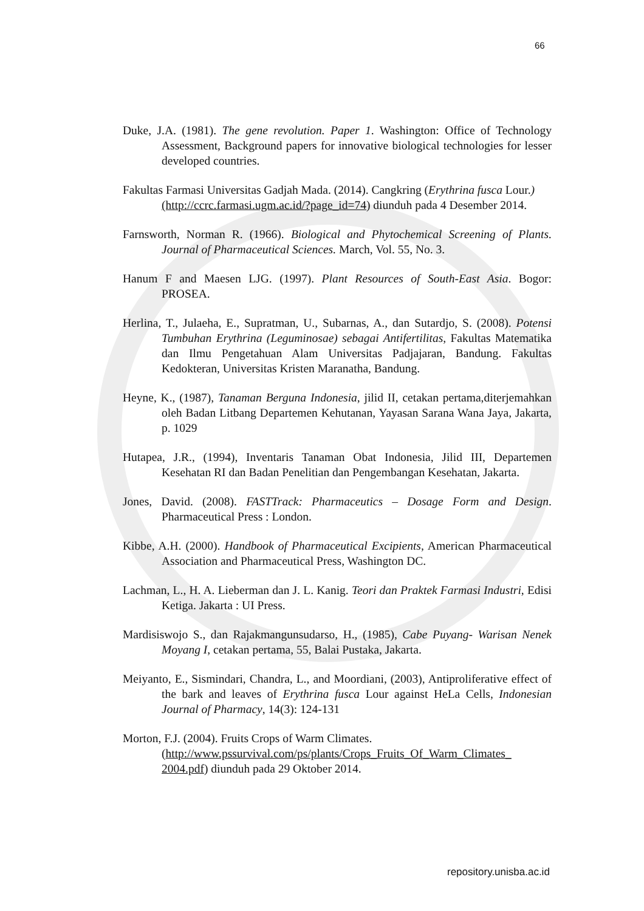66
Duke, J.A. (1981). The gene revolution. Paper 1. Washington: Office of Technology Assessment, Background papers for innovative biological technologies for lesser developed countries.
Fakultas Farmasi Universitas Gadjah Mada. (2014). Cangkring (Erythrina fusca Lour.)
(http://ccrc.farmasi.ugm.ac.id/?page_id=74) diunduh pada 4 Desember 2014.
Farnsworth, Norman R. (1966). Biological and Phytochemical Screening of Plants. Journal of Pharmaceutical Sciences. March, Vol. 55, No. 3.
Hanum F and Maesen LJG. (1997). Plant Resources of South-East Asia. Bogor: PROSEA.
Herlina, T., Julaeha, E., Supratman, U., Subarnas, A., dan Sutardjo, S. (2008). Potensi Tumbuhan Erythrina (Leguminosae) sebagai Antifertilitas, Fakultas Matematika dan Ilmu Pengetahuan Alam Universitas Padjajaran, Bandung. Fakultas Kedokteran, Universitas Kristen Maranatha, Bandung.
Heyne, K., (1987), Tanaman Berguna Indonesia, jilid II, cetakan pertama,diterjemahkan oleh Badan Litbang Departemen Kehutanan, Yayasan Sarana Wana Jaya, Jakarta, p. 1029
Hutapea, J.R., (1994), Inventaris Tanaman Obat Indonesia, Jilid III, Departemen Kesehatan RI dan Badan Penelitian dan Pengembangan Kesehatan, Jakarta.
Jones, David. (2008). FASTTrack: Pharmaceutics – Dosage Form and Design. Pharmaceutical Press : London.
Kibbe, A.H. (2000). Handbook of Pharmaceutical Excipients, American Pharmaceutical Association and Pharmaceutical Press, Washington DC.
Lachman, L., H. A. Lieberman dan J. L. Kanig. Teori dan Praktek Farmasi Industri, Edisi Ketiga. Jakarta : UI Press.
Mardisiswojo S., dan Rajakmangunsudarso, H., (1985), Cabe Puyang- Warisan Nenek Moyang I, cetakan pertama, 55, Balai Pustaka, Jakarta.
Meiyanto, E., Sismindari, Chandra, L., and Moordiani, (2003), Antiproliferative effect of the bark and leaves of Erythrina fusca Lour against HeLa Cells, Indonesian Journal of Pharmacy, 14(3): 124-131
Morton, F.J. (2004). Fruits Crops of Warm Climates.
(http://www.pssurvival.com/ps/plants/Crops_Fruits_Of_Warm_Climates_ 2004.pdf) diunduh pada 29 Oktober 2014.
repository.unisba.ac.id